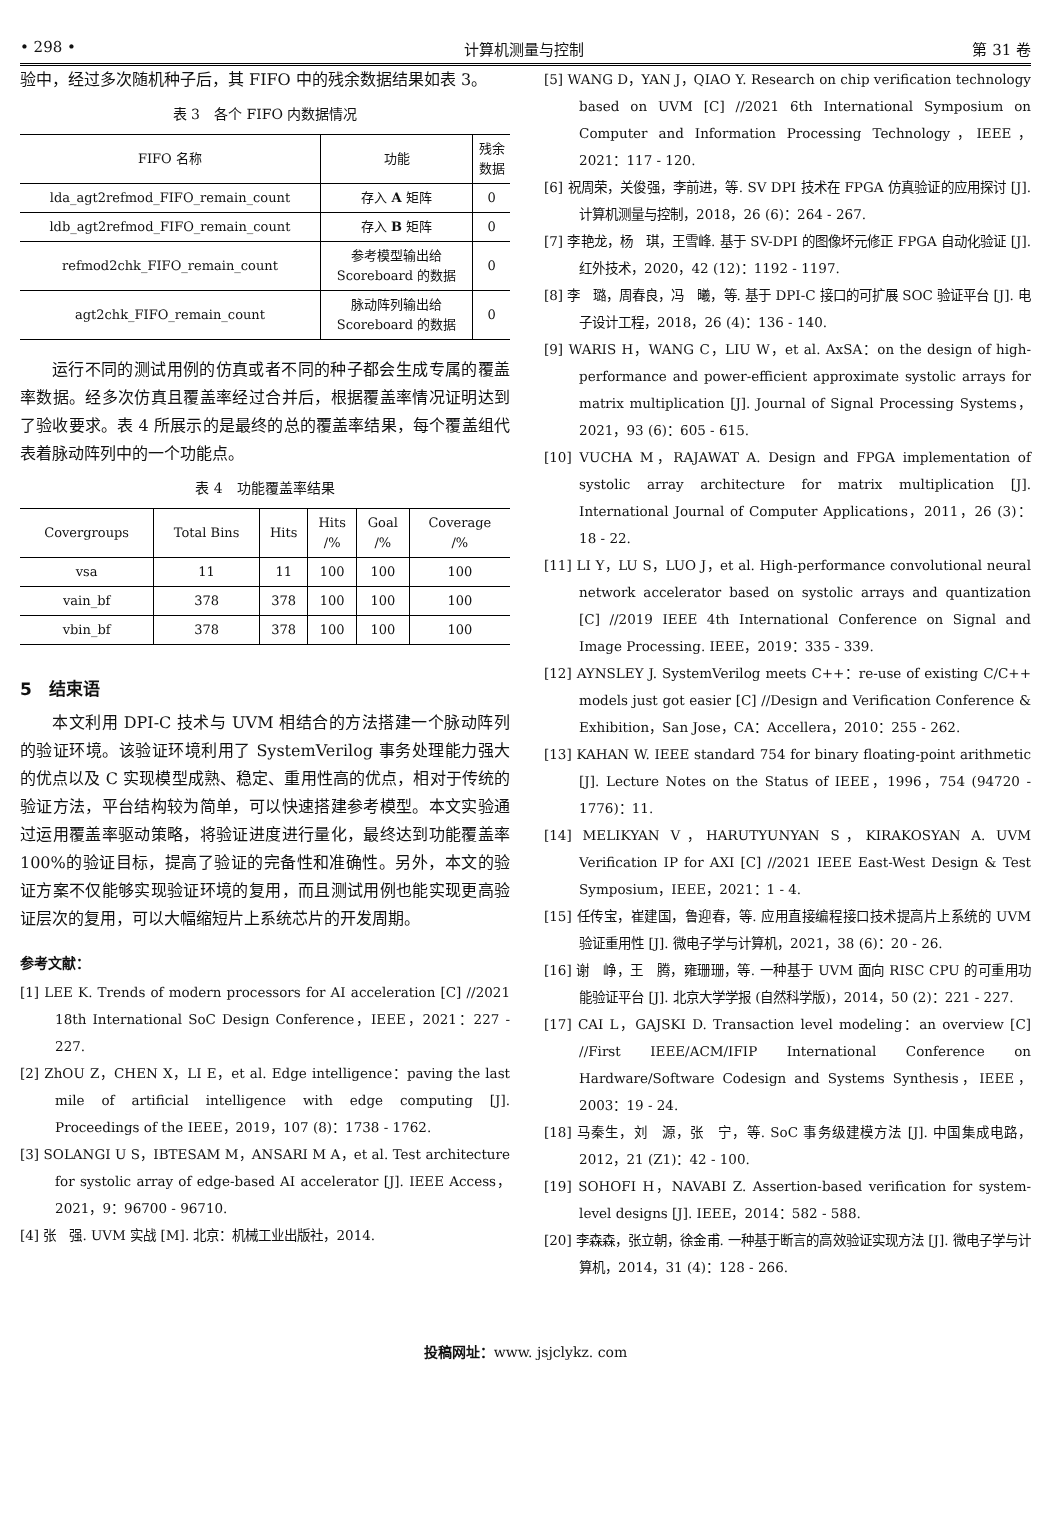• 298 • 计算机测量与控制 第 31 卷
验中，经过多次随机种子后，其 FIFO 中的残余数据结果如表 3。
表 3　各个 FIFO 内数据情况
| FIFO 名称 | 功能 | 残余 数据 |
| --- | --- | --- |
| lda_agt2refmod_FIFO_remain_count | 存入 A 矩阵 | 0 |
| ldb_agt2refmod_FIFO_remain_count | 存入 B 矩阵 | 0 |
| refmod2chk_FIFO_remain_count | 参考模型输出给 Scoreboard 的数据 | 0 |
| agt2chk_FIFO_remain_count | 脉动阵列输出给 Scoreboard 的数据 | 0 |
运行不同的测试用例的仿真或者不同的种子都会生成专属的覆盖率数据。经多次仿真且覆盖率经过合并后，根据覆盖率情况证明达到了验收要求。表 4 所展示的是最终的总的覆盖率结果，每个覆盖组代表着脉动阵列中的一个功能点。
表 4　功能覆盖率结果
| Covergroups | Total Bins | Hits | Hits /% | Goal /% | Coverage /% |
| --- | --- | --- | --- | --- | --- |
| vsa | 11 | 11 | 100 | 100 | 100 |
| vain_bf | 378 | 378 | 100 | 100 | 100 |
| vbin_bf | 378 | 378 | 100 | 100 | 100 |
5　结束语
本文利用 DPI-C 技术与 UVM 相结合的方法搭建一个脉动阵列的验证环境。该验证环境利用了 SystemVerilog 事务处理能力强大的优点以及 C 实现模型成熟、稳定、重用性高的优点，相对于传统的验证方法，平台结构较为简单，可以快速搭建参考模型。本文实验通过运用覆盖率驱动策略，将验证进度进行量化，最终达到功能覆盖率 100%的验证目标，提高了验证的完备性和准确性。另外，本文的验证方案不仅能够实现验证环境的复用，而且测试用例也能实现更高验证层次的复用，可以大幅缩短片上系统芯片的开发周期。
参考文献：
[1] LEE K. Trends of modern processors for AI acceleration [C] //2021 18th International SoC Design Conference，IEEE，2021：227 - 227.
[2] ZhOU Z，CHEN X，LI E，et al. Edge intelligence：paving the last mile of artificial intelligence with edge computing [J]. Proceedings of the IEEE，2019，107 (8)：1738 - 1762.
[3] SOLANGI U S，IBTESAM M，ANSARI M A，et al. Test architecture for systolic array of edge-based AI accelerator [J]. IEEE Access，2021，9：96700 - 96710.
[4] 张　强. UVM 实战 [M]. 北京：机械工业出版社，2014.
[5] WANG D，YAN J，QIAO Y. Research on chip verification technology based on UVM [C] //2021 6th International Symposium on Computer and Information Processing Technology，IEEE，2021：117 - 120.
[6] 祝周荣，关俊强，李前进，等. SV DPI 技术在 FPGA 仿真验证的应用探讨 [J]. 计算机测量与控制，2018，26 (6)：264 - 267.
[7] 李艳龙，杨　琪，王雪峰. 基于 SV-DPI 的图像坏元修正 FPGA 自动化验证 [J]. 红外技术，2020，42 (12)：1192 - 1197.
[8] 李　璐，周春良，冯　曦，等. 基于 DPI-C 接口的可扩展 SOC 验证平台 [J]. 电子设计工程，2018，26 (4)：136 - 140.
[9] WARIS H，WANG C，LIU W，et al. AxSA：on the design of high-performance and power-efficient approximate systolic arrays for matrix multiplication [J]. Journal of Signal Processing Systems，2021，93 (6)：605 - 615.
[10] VUCHA M，RAJAWAT A. Design and FPGA implementation of systolic array architecture for matrix multiplication [J]. International Journal of Computer Applications，2011，26 (3)：18 - 22.
[11] LI Y，LU S，LUO J，et al. High-performance convolutional neural network accelerator based on systolic arrays and quantization [C] //2019 IEEE 4th International Conference on Signal and Image Processing. IEEE，2019：335 - 339.
[12] AYNSLEY J. SystemVerilog meets C++：re-use of existing C/C++ models just got easier [C] //Design and Verification Conference & Exhibition，San Jose，CA：Accellera，2010：255 - 262.
[13] KAHAN W. IEEE standard 754 for binary floating-point arithmetic [J]. Lecture Notes on the Status of IEEE，1996，754 (94720 - 1776)：11.
[14] MELIKYAN V，HARUTYUNYAN S，KIRAKOSYAN A. UVM Verification IP for AXI [C] //2021 IEEE East-West Design & Test Symposium，IEEE，2021：1 - 4.
[15] 任传宝，崔建国，鲁迎春，等. 应用直接编程接口技术提高片上系统的 UVM 验证重用性 [J]. 微电子学与计算机，2021，38 (6)：20 - 26.
[16] 谢　峥，王　腾，雍珊珊，等. 一种基于 UVM 面向 RISC CPU 的可重用功能验证平台 [J]. 北京大学学报 (自然科学版)，2014，50 (2)：221 - 227.
[17] CAI L，GAJSKI D. Transaction level modeling：an overview [C] //First IEEE/ACM/IFIP International Conference on Hardware/Software Codesign and Systems Synthesis，IEEE，2003：19 - 24.
[18] 马秦生，刘　源，张　宁，等. SoC 事务级建模方法 [J]. 中国集成电路，2012，21 (Z1)：42 - 100.
[19] SOHOFI H，NAVABI Z. Assertion-based verification for system-level designs [J]. IEEE，2014：582 - 588.
[20] 李森森，张立朝，徐金甫. 一种基于断言的高效验证实现方法 [J]. 微电子学与计算机，2014，31 (4)：128 - 266.
投稿网址：www. jsjclykz. com